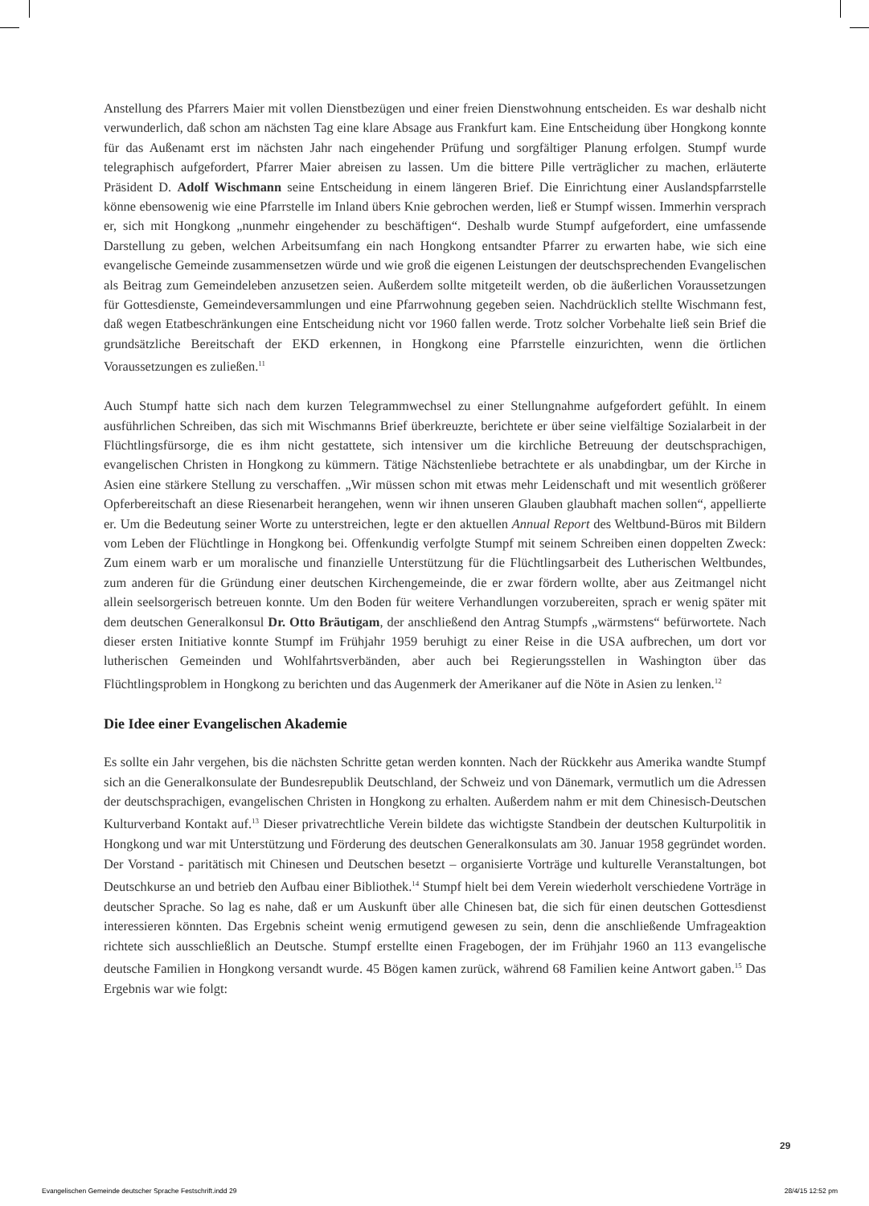Anstellung des Pfarrers Maier mit vollen Dienstbezügen und einer freien Dienstwohnung entscheiden. Es war deshalb nicht verwunderlich, daß schon am nächsten Tag eine klare Absage aus Frankfurt kam. Eine Entscheidung über Hongkong konnte für das Außenamt erst im nächsten Jahr nach eingehender Prüfung und sorgfältiger Planung erfolgen. Stumpf wurde telegraphisch aufgefordert, Pfarrer Maier abreisen zu lassen. Um die bittere Pille verträglicher zu machen, erläuterte Präsident D. Adolf Wischmann seine Entscheidung in einem längeren Brief. Die Einrichtung einer Auslandspfarrstelle könne ebensowenig wie eine Pfarrstelle im Inland übers Knie gebrochen werden, ließ er Stumpf wissen. Immerhin versprach er, sich mit Hongkong „nunmehr eingehender zu beschäftigen“. Deshalb wurde Stumpf aufgefordert, eine umfassende Darstellung zu geben, welchen Arbeitsumfang ein nach Hongkong entsandter Pfarrer zu erwarten habe, wie sich eine evangelische Gemeinde zusammensetzen würde und wie groß die eigenen Leistungen der deutschsprechenden Evangelischen als Beitrag zum Gemeindeleben anzusetzen seien. Außerdem sollte mitgeteilt werden, ob die äußerlichen Voraussetzungen für Gottesdienste, Gemeindeversammlungen und eine Pfarrwohnung gegeben seien. Nachdrücklich stellte Wischmann fest, daß wegen Etatbeschränkungen eine Entscheidung nicht vor 1960 fallen werde. Trotz solcher Vorbehalte ließ sein Brief die grundsätzliche Bereitschaft der EKD erkennen, in Hongkong eine Pfarrstelle einzurichten, wenn die örtlichen Voraussetzungen es zuließen.<sup>11</sup>
Auch Stumpf hatte sich nach dem kurzen Telegrammwechsel zu einer Stellungnahme aufgefordert gefühlt. In einem ausführlichen Schreiben, das sich mit Wischmanns Brief überkreuzte, berichtete er über seine vielfältige Sozialarbeit in der Flüchtlingsfürsorge, die es ihm nicht gestattete, sich intensiver um die kirchliche Betreuung der deutschsprachigen, evangelischen Christen in Hongkong zu kümmern. Tätige Nächstenliebe betrachtete er als unabdingbar, um der Kirche in Asien eine stärkere Stellung zu verschaffen. „Wir müssen schon mit etwas mehr Leidenschaft und mit wesentlich größerer Opferbereitschaft an diese Riesenarbeit herangehen, wenn wir ihnen unseren Glauben glaubhaft machen sollen“, appellierte er. Um die Bedeutung seiner Worte zu unterstreichen, legte er den aktuellen Annual Report des Weltbund-Büros mit Bildern vom Leben der Flüchtlinge in Hongkong bei. Offenkundig verfolgte Stumpf mit seinem Schreiben einen doppelten Zweck: Zum einem warb er um moralische und finanzielle Unterstützung für die Flüchtlingsarbeit des Lutherischen Weltbundes, zum anderen für die Gründung einer deutschen Kirchengemeinde, die er zwar fördern wollte, aber aus Zeitmangel nicht allein seelsorgerisch betreuen konnte. Um den Boden für weitere Verhandlungen vorzubereiten, sprach er wenig später mit dem deutschen Generalkonsul Dr. Otto Bräutigam, der anschließend den Antrag Stumpfs „wärmstens“ befürwortete. Nach dieser ersten Initiative konnte Stumpf im Frühjahr 1959 beruhigt zu einer Reise in die USA aufbrechen, um dort vor lutherischen Gemeinden und Wohlfahrtsverbänden, aber auch bei Regierungsstellen in Washington über das Flüchtlingsproblem in Hongkong zu berichten und das Augenmerk der Amerikaner auf die Nöte in Asien zu lenken.<sup>12</sup>
Die Idee einer Evangelischen Akademie
Es sollte ein Jahr vergehen, bis die nächsten Schritte getan werden konnten. Nach der Rückkehr aus Amerika wandte Stumpf sich an die Generalkonsulate der Bundesrepublik Deutschland, der Schweiz und von Dänemark, vermutlich um die Adressen der deutschsprachigen, evangelischen Christen in Hongkong zu erhalten. Außerdem nahm er mit dem Chinesisch-Deutschen Kulturverband Kontakt auf.<sup>13</sup> Dieser privatrechtliche Verein bildete das wichtigste Standbein der deutschen Kulturpolitik in Hongkong und war mit Unterstützung und Förderung des deutschen Generalkonsulats am 30. Januar 1958 gegründet worden. Der Vorstand - paritätisch mit Chinesen und Deutschen besetzt – organisierte Vorträge und kulturelle Veranstaltungen, bot Deutschkurse an und betrieb den Aufbau einer Bibliothek.<sup>14</sup> Stumpf hielt bei dem Verein wiederholt verschiedene Vorträge in deutscher Sprache. So lag es nahe, daß er um Auskunft über alle Chinesen bat, die sich für einen deutschen Gottesdienst interessieren könnten. Das Ergebnis scheint wenig ermutigend gewesen zu sein, denn die anschließende Umfrageaktion richtete sich ausschließlich an Deutsche. Stumpf erstellte einen Fragebogen, der im Frühjahr 1960 an 113 evangelische deutsche Familien in Hongkong versandt wurde. 45 Bögen kamen zurück, während 68 Familien keine Antwort gaben.<sup>15</sup> Das Ergebnis war wie folgt:
29
Evangelischen Gemeinde deutscher Sprache Festschrift.indd 29 28/4/15 12:52 pm